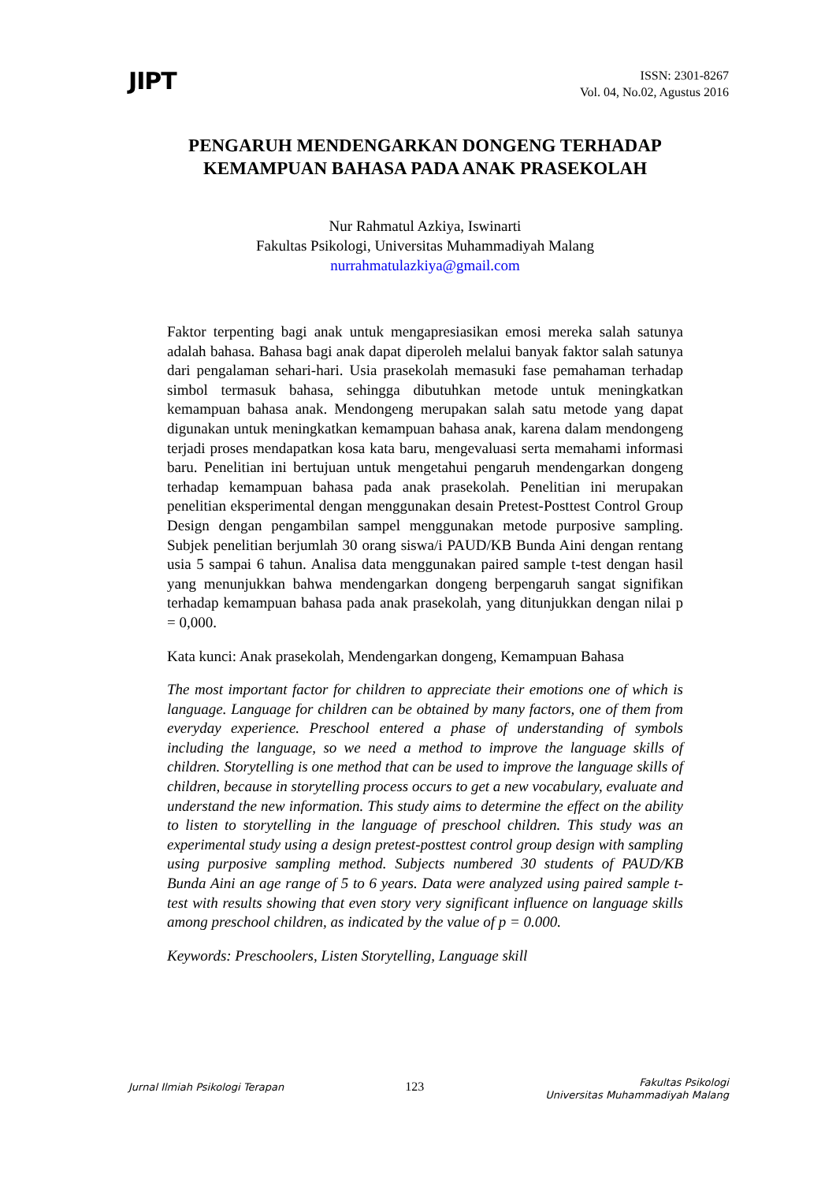JIPT
ISSN: 2301-8267
Vol. 04, No.02, Agustus 2016
PENGARUH MENDENGARKAN DONGENG TERHADAP KEMAMPUAN BAHASA PADA ANAK PRASEKOLAH
Nur Rahmatul Azkiya, Iswinarti
Fakultas Psikologi, Universitas Muhammadiyah Malang
nurrahmatulazkiya@gmail.com
Faktor terpenting bagi anak untuk mengapresiasikan emosi mereka salah satunya adalah bahasa. Bahasa bagi anak dapat diperoleh melalui banyak faktor salah satunya dari pengalaman sehari-hari. Usia prasekolah memasuki fase pemahaman terhadap simbol termasuk bahasa, sehingga dibutuhkan metode untuk meningkatkan kemampuan bahasa anak. Mendongeng merupakan salah satu metode yang dapat digunakan untuk meningkatkan kemampuan bahasa anak, karena dalam mendongeng terjadi proses mendapatkan kosa kata baru, mengevaluasi serta memahami informasi baru. Penelitian ini bertujuan untuk mengetahui pengaruh mendengarkan dongeng terhadap kemampuan bahasa pada anak prasekolah. Penelitian ini merupakan penelitian eksperimental dengan menggunakan desain Pretest-Posttest Control Group Design dengan pengambilan sampel menggunakan metode purposive sampling. Subjek penelitian berjumlah 30 orang siswa/i PAUD/KB Bunda Aini dengan rentang usia 5 sampai 6 tahun. Analisa data menggunakan paired sample t-test dengan hasil yang menunjukkan bahwa mendengarkan dongeng berpengaruh sangat signifikan terhadap kemampuan bahasa pada anak prasekolah, yang ditunjukkan dengan nilai p = 0,000.
Kata kunci: Anak prasekolah, Mendengarkan dongeng, Kemampuan Bahasa
The most important factor for children to appreciate their emotions one of which is language. Language for children can be obtained by many factors, one of them from everyday experience. Preschool entered a phase of understanding of symbols including the language, so we need a method to improve the language skills of children. Storytelling is one method that can be used to improve the language skills of children, because in storytelling process occurs to get a new vocabulary, evaluate and understand the new information. This study aims to determine the effect on the ability to listen to storytelling in the language of preschool children. This study was an experimental study using a design pretest-posttest control group design with sampling using purposive sampling method. Subjects numbered 30 students of PAUD/KB Bunda Aini an age range of 5 to 6 years. Data were analyzed using paired sample t-test with results showing that even story very significant influence on language skills among preschool children, as indicated by the value of p = 0.000.
Keywords: Preschoolers, Listen Storytelling, Language skill
Jurnal Ilmiah Psikologi Terapan
123
Fakultas Psikologi
Universitas Muhammadiyah Malang